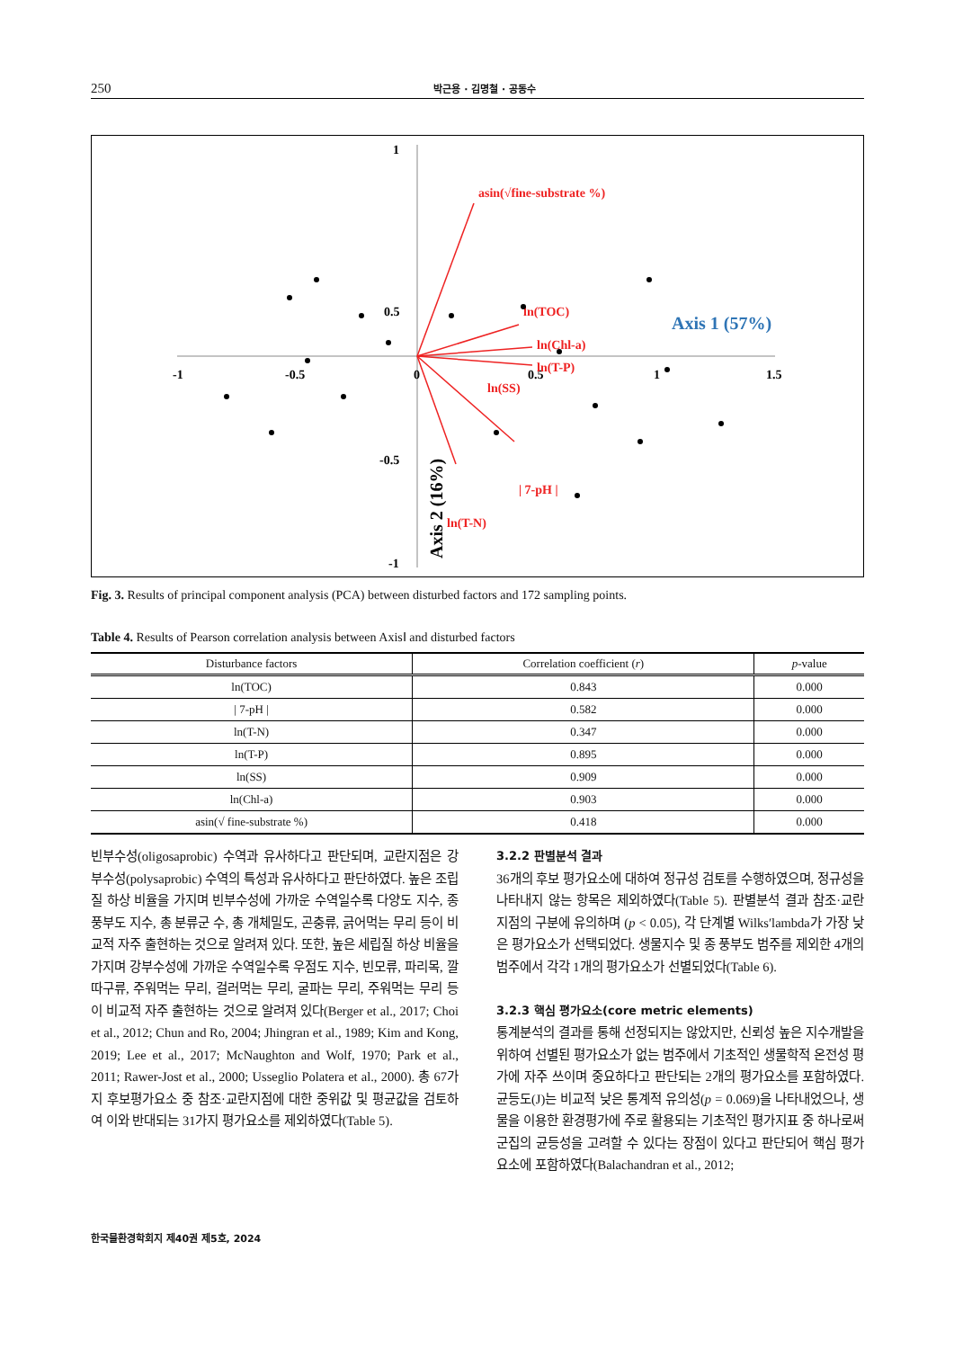250 박근용 · 김명철 · 공동수
1
0.5
-0.5
-1
-1
-0.5
0
0.5
1
1.5
Axis 1 (57%)
Axis 2 (16%)
asin(√fine-substrate %)
ln(TOC)
ln(Chl-a)
ln(T-P)
ln(SS)
| 7-pH |
ln(T-N)
Fig. 3. Results of principal component analysis (PCA) between disturbed factors and 172 sampling points.
Table 4. Results of Pearson correlation analysis between AxisⅠ and disturbed factors
| Disturbance factors | Correlation coefficient ( r ) | p -value |
| --- | --- | --- |
| ln(TOC) | 0.843 | 0.000 |
| / 7-pH / | 0.582 | 0.000 |
| ln(T-N) | 0.347 | 0.000 |
| ln(T-P) | 0.895 | 0.000 |
| ln(SS) | 0.909 | 0.000 |
| ln(Chl-a) | 0.903 | 0.000 |
| asin(√ fine-substrate %) | 0.418 | 0.000 |
빈부수성(oligosaprobic) 수역과 유사하다고 판단되며, 교란지점은 강부수성(polysaprobic) 수역의 특성과 유사하다고 판단하였다. 높은 조립질 하상 비율을 가지며 빈부수성에 가까운 수역일수록 다양도 지수, 종풍부도 지수, 총 분류군 수, 총 개체밀도, 곤충류, 긁어먹는 무리 등이 비교적 자주 출현하는 것으로 알려져 있다. 또한, 높은 세립질 하상 비율을 가지며 강부수성에 가까운 수역일수록 우점도 지수, 빈모류, 파리목, 깔따구류, 주워먹는 무리, 걸러먹는 무리, 굴파는 무리, 주워먹는 무리 등이 비교적 자주 출현하는 것으로 알려져 있다(Berger et al., 2017; Choi et al., 2012; Chun and Ro, 2004; Jhingran et al., 1989; Kim and Kong, 2019; Lee et al., 2017; McNaughton and Wolf, 1970; Park et al., 2011; Rawer-Jost et al., 2000; Usseglio Polatera et al., 2000). 총 67가지 후보평가요소 중 참조·교란지점에 대한 중위값 및 평균값을 검토하여 이와 반대되는 31가지 평가요소를 제외하였다(Table 5).
3.2.2 판별분석 결과
36개의 후보 평가요소에 대하여 정규성 검토를 수행하였으며, 정규성을 나타내지 않는 항목은 제외하였다(Table 5). 판별분석 결과 참조·교란 지점의 구분에 유의하며 (p < 0.05), 각 단계별 Wilks′lambda가 가장 낮은 평가요소가 선택되었다. 생물지수 및 종 풍부도 범주를 제외한 4개의 범주에서 각각 1개의 평가요소가 선별되었다(Table 6).
3.2.3 핵심 평가요소(core metric elements)
통계분석의 결과를 통해 선정되지는 않았지만, 신뢰성 높은 지수개발을 위하여 선별된 평가요소가 없는 범주에서 기초적인 생물학적 온전성 평가에 자주 쓰이며 중요하다고 판단되는 2개의 평가요소를 포함하였다. 균등도(J)는 비교적 낮은 통계적 유의성(p = 0.069)을 나타내었으나, 생물을 이용한 환경평가에 주로 활용되는 기초적인 평가지표 중 하나로써 군집의 균등성을 고려할 수 있다는 장점이 있다고 판단되어 핵심 평가요소에 포함하였다(Balachandran et al., 2012;
한국물환경학회지 제40권 제5호, 2024